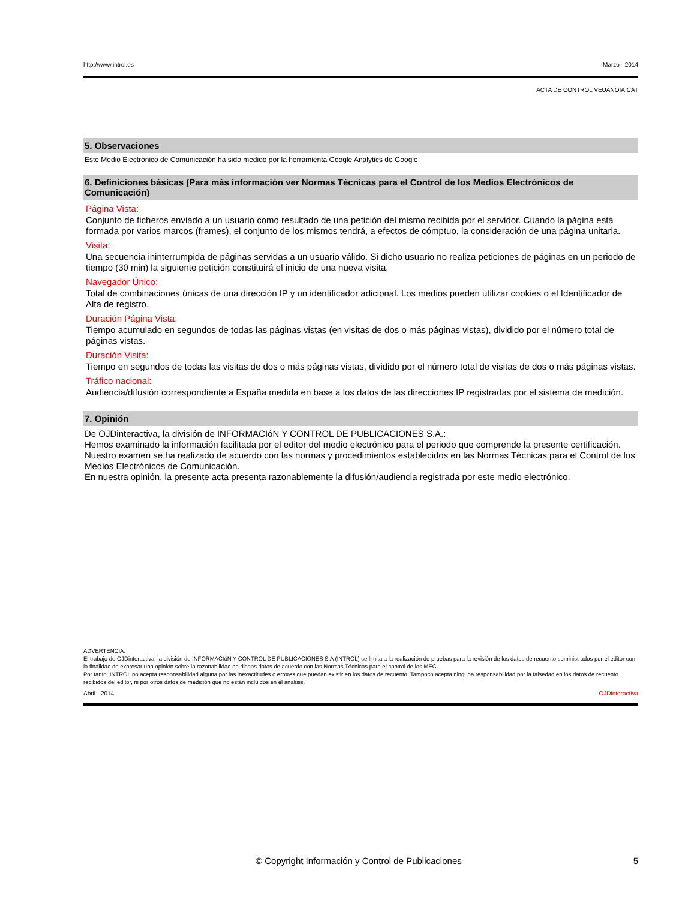http://www.introl.es Marzo - 2014
ACTA DE CONTROL VEUANOIA.CAT
5. Observaciones
Este Medio Electrónico de Comunicación ha sido medido por la herramienta Google Analytics de Google
6. Definiciones básicas (Para más información ver Normas Técnicas para el Control de los Medios Electrónicos de Comunicación)
Página Vista:
Conjunto de ficheros enviado a un usuario como resultado de una petición del mismo recibida por el servidor. Cuando la página está formada por varios marcos (frames), el conjunto de los mismos tendrá, a efectos de cómptuo, la consideración de una página unitaria.
Visita:
Una secuencia ininterrumpida de páginas servidas a un usuario válido. Si dicho usuario no realiza peticiones de páginas en un periodo de tiempo (30 min) la siguiente petición constituirá el inicio de una nueva visita.
Navegador Único:
Total de combinaciones únicas de una dirección IP y un identificador adicional. Los medios pueden utilizar cookies o el Identificador de Alta de registro.
Duración Página Vista:
Tiempo acumulado en segundos de todas las páginas vistas (en visitas de dos o más páginas vistas), dividido por el número total de páginas vistas.
Duración Visita:
Tiempo en segundos de todas las visitas de dos o más páginas vistas, dividido por el número total de visitas de dos o más páginas vistas.
Tráfico nacional:
Audiencia/difusión correspondiente a España medida en base a los datos de las direcciones IP registradas por el sistema de medición.
7. Opinión
De OJDinteractiva, la división de INFORMACIóN Y CONTROL DE PUBLICACIONES S.A.:
Hemos examinado la información facilitada por el editor del medio electrónico para el periodo que comprende la presente certificación. Nuestro examen se ha realizado de acuerdo con las normas y procedimientos establecidos en las Normas Técnicas para el Control de los Medios Electrónicos de Comunicación.
En nuestra opinión, la presente acta presenta razonablemente la difusión/audiencia registrada por este medio electrónico.
ADVERTENCIA:
El trabajo de OJDinteractiva, la división de INFORMACIóN Y CONTROL DE PUBLICACIONES S.A (INTROL) se limita a la realización de pruebas para la revisión de los datos de recuento suministrados por el editor con la finalidad de expresar una opinión sobre la razonabilidad de dichos datos de acuerdo con las Normas Técnicas para el control de los MEC.
Por tanto, INTROL no acepta responsabilidad alguna por las inexactitudes o errores que puedan existir en los datos de recuento. Tampoco acepta ninguna responsabilidad por la falsedad en los datos de recuento recibidos del editor, ni por otros datos de medición que no están incluidos en el análisis.
Abril - 2014 OJDinteractiva
© Copyright Información y Control de Publicaciones 5